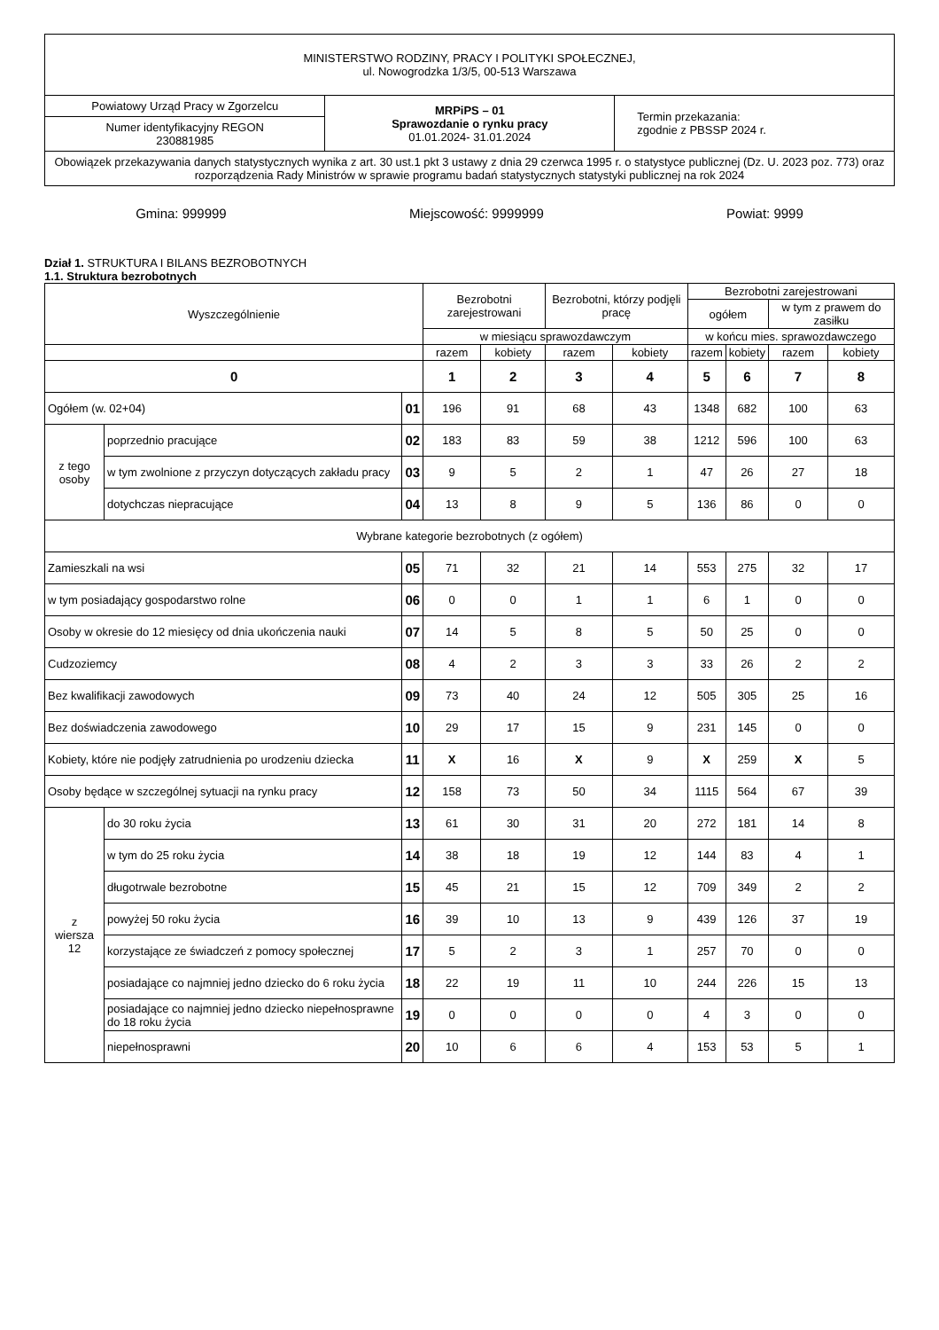| MINISTERSTWO RODZINY, PRACY I POLITYKI SPOŁECZNEJ, ul. Nowogrodzka 1/3/5, 00-513 Warszawa | | |
| Powiatowy Urząd Pracy w Zgorzelcu | MRPiPS – 01 Sprawozdanie o rynku pracy 01.01.2024- 31.01.2024 | Termin przekazania: zgodnie z PBSSP 2024 r. |
| Numer identyfikacyjny REGON 230881985 | | |
| Obowiązek przekazywania danych statystycznych wynika z art. 30 ust.1 pkt 3 ustawy z dnia 29 czerwca 1995 r. o statystyce publicznej (Dz. U. 2023 poz. 773) oraz rozporządzenia Rady Ministrów w sprawie programu badań statystycznych statystyki publicznej na rok 2024 | | |
Gmina: 999999 Miejscowość: 9999999 Powiat: 9999
Dział 1. STRUKTURA I BILANS BEZROBOTNYCH
1.1. Struktura bezrobotnych
| Wyszczególnienie | | | Bezrobotni zarejestrowani | | Bezrobotni, którzy podjęli pracę | | Bezrobotni zarejestrowani | | | |
| --- | --- | --- | --- | --- | --- | --- | --- | --- | --- | --- |
| | | | | | | | ogółem | | w tym z prawem do zasiłku | |
| | | | w miesiącu sprawozdawczym | | | | w końcu mies. sprawozdawczego | | | |
| | | | razem | kobiety | razem | kobiety | razem | kobiety | razem | kobiety |
| 0 | | | 1 | 2 | 3 | 4 | 5 | 6 | 7 | 8 |
| Ogółem (w. 02+04) | | 01 | 196 | 91 | 68 | 43 | 1348 | 682 | 100 | 63 |
| z tego osoby | poprzednio pracujące | 02 | 183 | 83 | 59 | 38 | 1212 | 596 | 100 | 63 |
| | w tym zwolnione z przyczyn dotyczących zakładu pracy | 03 | 9 | 5 | 2 | 1 | 47 | 26 | 27 | 18 |
| | dotychczas niepracujące | 04 | 13 | 8 | 9 | 5 | 136 | 86 | 0 | 0 |
| Wybrane kategorie bezrobotnych (z ogółem) | | | | | | | | | | |
| Zamieszkali na wsi | | 05 | 71 | 32 | 21 | 14 | 553 | 275 | 32 | 17 |
| w tym posiadający gospodarstwo rolne | | 06 | 0 | 0 | 1 | 1 | 6 | 1 | 0 | 0 |
| Osoby w okresie do 12 miesięcy od dnia ukończenia nauki | | 07 | 14 | 5 | 8 | 5 | 50 | 25 | 0 | 0 |
| Cudzoziemcy | | 08 | 4 | 2 | 3 | 3 | 33 | 26 | 2 | 2 |
| Bez kwalifikacji zawodowych | | 09 | 73 | 40 | 24 | 12 | 505 | 305 | 25 | 16 |
| Bez doświadczenia zawodowego | | 10 | 29 | 17 | 15 | 9 | 231 | 145 | 0 | 0 |
| Kobiety, które nie podjęły zatrudnienia po urodzeniu dziecka | | 11 | X | 16 | X | 9 | X | 259 | X | 5 |
| Osoby będące w szczególnej sytuacji na rynku pracy | | 12 | 158 | 73 | 50 | 34 | 1115 | 564 | 67 | 39 |
| z wiersza 12 | do 30 roku życia | 13 | 61 | 30 | 31 | 20 | 272 | 181 | 14 | 8 |
| | w tym do 25 roku życia | 14 | 38 | 18 | 19 | 12 | 144 | 83 | 4 | 1 |
| | długotrwale bezrobotne | 15 | 45 | 21 | 15 | 12 | 709 | 349 | 2 | 2 |
| | powyżej 50 roku życia | 16 | 39 | 10 | 13 | 9 | 439 | 126 | 37 | 19 |
| | korzystające ze świadczeń z pomocy społecznej | 17 | 5 | 2 | 3 | 1 | 257 | 70 | 0 | 0 |
| | posiadające co najmniej jedno dziecko do 6 roku życia | 18 | 22 | 19 | 11 | 10 | 244 | 226 | 15 | 13 |
| | posiadające co najmniej jedno dziecko niepełnosprawne do 18 roku życia | 19 | 0 | 0 | 0 | 0 | 4 | 3 | 0 | 0 |
| | niepełnosprawni | 20 | 10 | 6 | 6 | 4 | 153 | 53 | 5 | 1 |